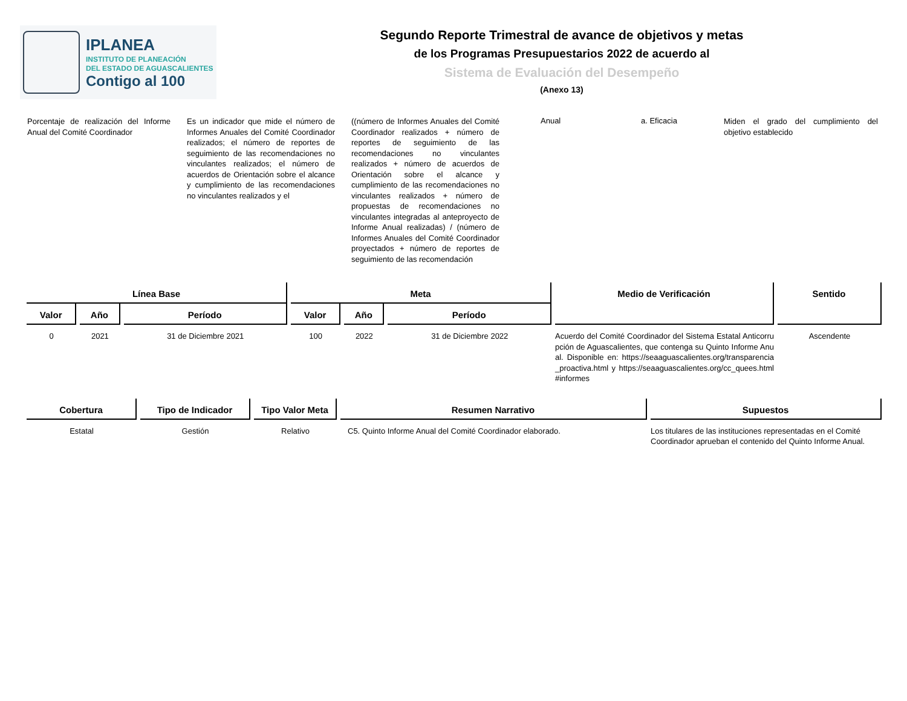IPLANEA
INSTITUTO DE PLANEACIÓN
DEL ESTADO DE AGUASCALIENTES
Contigo al 100
Segundo Reporte Trimestral de avance de objetivos y metas
de los Programas Presupuestarios 2022 de acuerdo al
Sistema de Evaluación del Desempeño
(Anexo 13)
Porcentaje de realización del Informe Anual del Comité Coordinador
Es un indicador que mide el número de Informes Anuales del Comité Coordinador realizados; el número de reportes de seguimiento de las recomendaciones no vinculantes realizados; el número de acuerdos de Orientación sobre el alcance y cumplimiento de las recomendaciones no vinculantes realizados y el
((número de Informes Anuales del Comité Coordinador realizados + número de reportes de seguimiento de las recomendaciones no vinculantes realizados + número de acuerdos de Orientación sobre el alcance y cumplimiento de las recomendaciones no vinculantes realizados + número de propuestas de recomendaciones no vinculantes integradas al anteproyecto de Informe Anual realizadas) / (número de Informes Anuales del Comité Coordinador proyectados + número de reportes de seguimiento de las recomendación
Anual a. Eficacia
Miden el grado del cumplimiento del objetivo establecido
| Línea Base | | | Meta | | | Medio de Verificación | Sentido |
| --- | --- | --- | --- | --- | --- | --- | --- |
| Valor | Año | Período | Valor | Año | Período | | |
| 0 | 2021 | 31 de Diciembre 2021 | 100 | 2022 | 31 de Diciembre 2022 | Acuerdo del Comité Coordinador del Sistema Estatal Anticorrupción de Aguascalientes, que contenga su Quinto Informe Anual. Disponible en: https://seaaguascalientes.org/transparencia_proactiva.html y https://seaaguascalientes.org/cc_quees.html#informes | Ascendente |
| Cobertura | Tipo de Indicador | Tipo Valor Meta | Resumen Narrativo | Supuestos |
| --- | --- | --- | --- | --- |
| Estatal | Gestión | Relativo | C5. Quinto Informe Anual del Comité Coordinador elaborado. | Los titulares de las instituciones representadas en el Comité Coordinador aprueban el contenido del Quinto Informe Anual. |